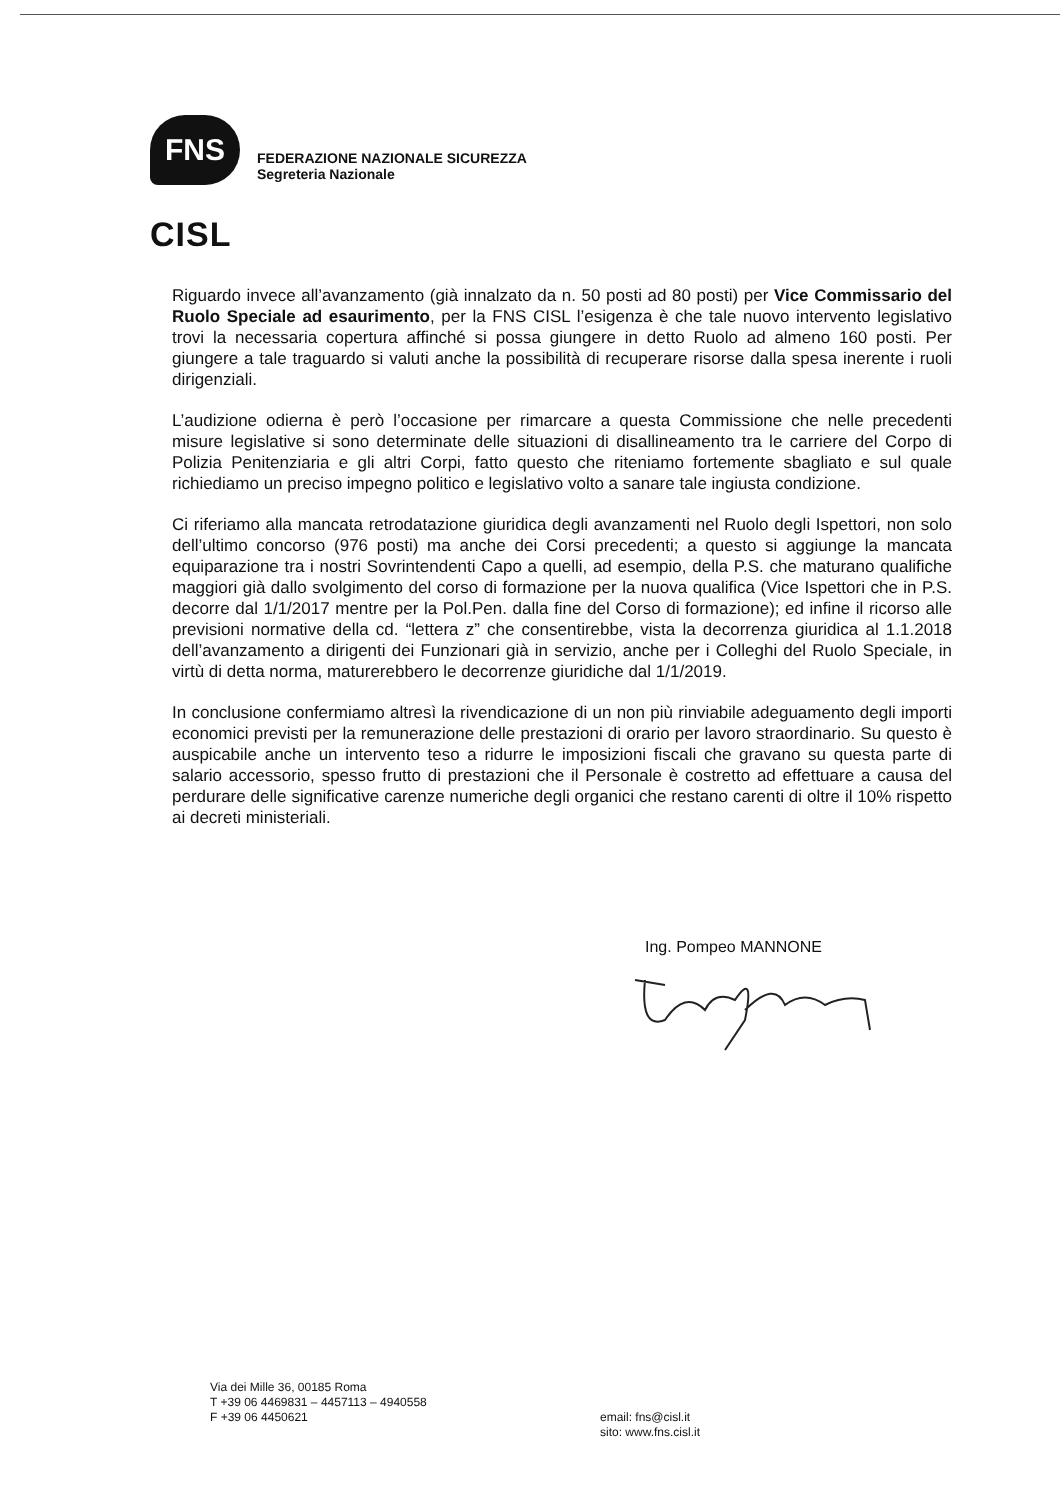FNS
CISL
FEDERAZIONE NAZIONALE SICUREZZA
Segreteria Nazionale
Riguardo invece all’avanzamento (già innalzato da n. 50 posti ad 80 posti) per Vice Commissario del Ruolo Speciale ad esaurimento, per la FNS CISL l’esigenza è che tale nuovo intervento legislativo trovi la necessaria copertura affinché si possa giungere in detto Ruolo ad almeno 160 posti. Per giungere a tale traguardo si valuti anche la possibilità di recuperare risorse dalla spesa inerente i ruoli dirigenziali.
L’audizione odierna è però l’occasione per rimarcare a questa Commissione che nelle precedenti misure legislative si sono determinate delle situazioni di disallineamento tra le carriere del Corpo di Polizia Penitenziaria e gli altri Corpi, fatto questo che riteniamo fortemente sbagliato e sul quale richiediamo un preciso impegno politico e legislativo volto a sanare tale ingiusta condizione.
Ci riferiamo alla mancata retrodatazione giuridica degli avanzamenti nel Ruolo degli Ispettori, non solo dell’ultimo concorso (976 posti) ma anche dei Corsi precedenti; a questo si aggiunge la mancata equiparazione tra i nostri Sovrintendenti Capo a quelli, ad esempio, della P.S. che maturano qualifiche maggiori già dallo svolgimento del corso di formazione per la nuova qualifica (Vice Ispettori che in P.S. decorre dal 1/1/2017 mentre per la Pol.Pen. dalla fine del Corso di formazione); ed infine il ricorso alle previsioni normative della cd. “lettera z” che consentirebbe, vista la decorrenza giuridica al 1.1.2018 dell’avanzamento a dirigenti dei Funzionari già in servizio, anche per i Colleghi del Ruolo Speciale, in virtù di detta norma, maturerebbero le decorrenze giuridiche dal 1/1/2019.
In conclusione confermiamo altresì la rivendicazione di un non più rinviabile adeguamento degli importi economici previsti per la remunerazione delle prestazioni di orario per lavoro straordinario. Su questo è auspicabile anche un intervento teso a ridurre le imposizioni fiscali che gravano su questa parte di salario accessorio, spesso frutto di prestazioni che il Personale è costretto ad effettuare a causa del perdurare delle significative carenze numeriche degli organici che restano carenti di oltre il 10% rispetto ai decreti ministeriali.
Ing. Pompeo MANNONE
Via dei Mille 36, 00185 Roma
T +39 06 4469831 – 4457113 – 4940558
F +39 06 4450621
email: fns@cisl.it
sito: www.fns.cisl.it